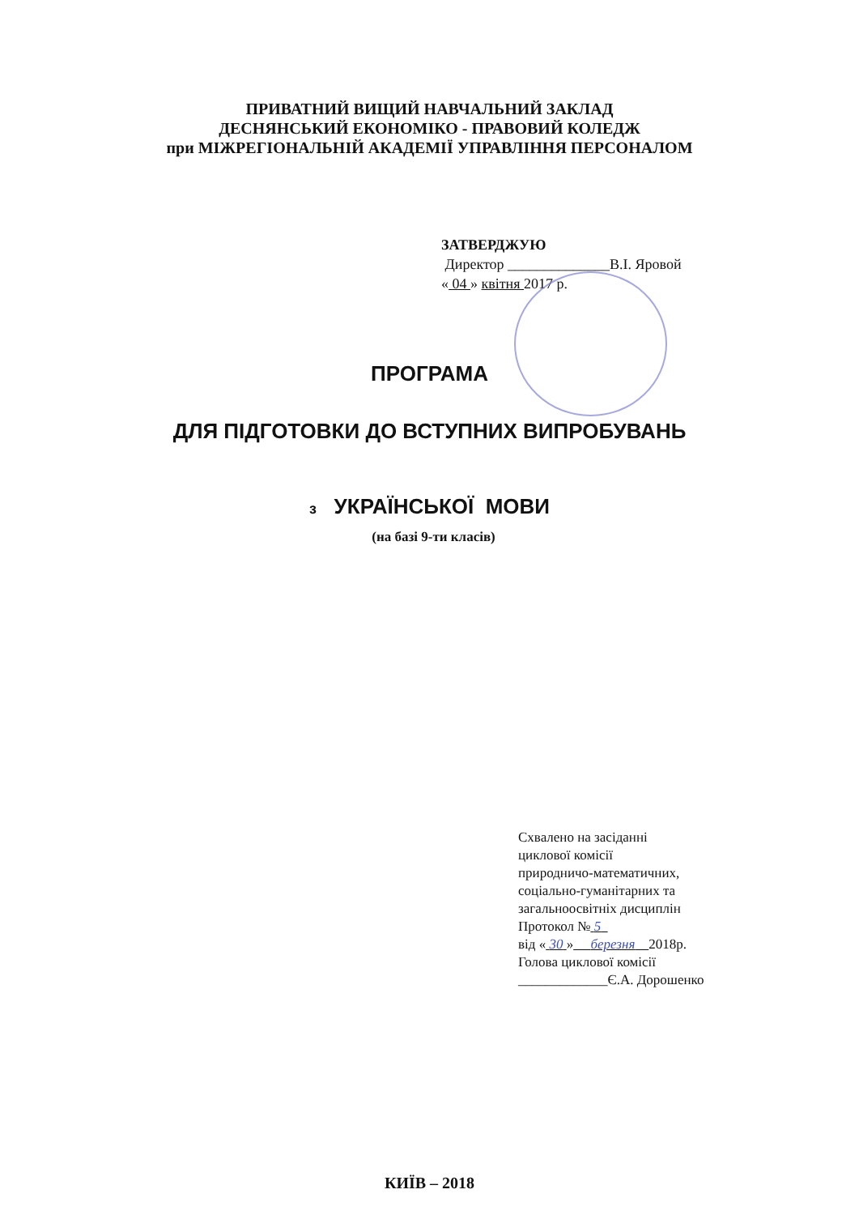ПРИВАТНИЙ ВИЩИЙ НАВЧАЛЬНИЙ ЗАКЛАД
ДЕСНЯНСЬКИЙ ЕКОНОМІКО - ПРАВОВИЙ КОЛЕДЖ
при МІЖРЕГІОНАЛЬНІЙ АКАДЕМІЇ УПРАВЛІННЯ ПЕРСОНАЛОМ
ЗАТВЕРДЖУЮ
Директор ______________В.І. Яровой
« 04 » квітня 2017 р.
ПРОГРАМА
ДЛЯ ПІДГОТОВКИ ДО ВСТУПНИХ ВИПРОБУВАНЬ
з УКРАЇНСЬКОЇ МОВИ
(на базі 9-ти класів)
Схвалено на засіданні
циклової комісії
природничо-математичних,
соціально-гуманітарних та
загальноосвітніх дисциплін
Протокол № 5
від « 30 » березня 2018р.
Голова циклової комісії
_____________Є.А. Дорошенко
КИЇВ – 2018